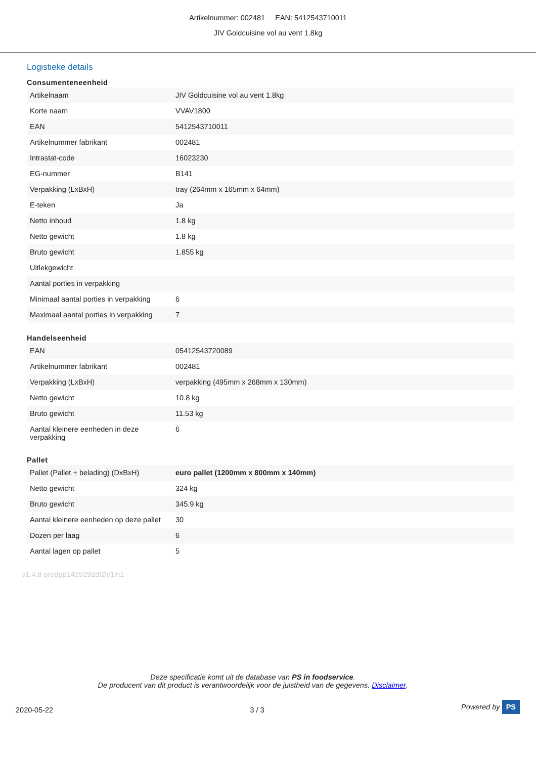Artikelnummer: 002481 EAN: 5412543710011
JIV Goldcuisine vol au vent 1.8kg
Logistieke details
Consumenteneenheid
| Artikelnaam | JIV Goldcuisine vol au vent 1.8kg |
| Korte naam | VVAV1800 |
| EAN | 5412543710011 |
| Artikelnummer fabrikant | 002481 |
| Intrastat-code | 16023230 |
| EG-nummer | B141 |
| Verpakking (LxBxH) | tray (264mm x 165mm x 64mm) |
| E-teken | Ja |
| Netto inhoud | 1.8 kg |
| Netto gewicht | 1.8 kg |
| Bruto gewicht | 1.855 kg |
| Uitlekgewicht | |
| Aantal porties in verpakking | |
| Minimaal aantal porties in verpakking | 6 |
| Maximaal aantal porties in verpakking | 7 |
Handelseenheid
| EAN | 05412543720089 |
| Artikelnummer fabrikant | 002481 |
| Verpakking (LxBxH) | verpakking (495mm x 268mm x 130mm) |
| Netto gewicht | 10.8 kg |
| Bruto gewicht | 11.53 kg |
| Aantal kleinere eenheden in deze verpakking | 6 |
Pallet
| Pallet (Pallet + belading) (DxBxH) | euro pallet (1200mm x 800mm x 140mm) |
| Netto gewicht | 324 kg |
| Bruto gewicht | 345.9 kg |
| Aantal kleinere eenheden op deze pallet | 30 |
| Dozen per laag | 6 |
| Aantal lagen op pallet | 5 |
v1.4.8 prodpp1419292dl2ly1ln1
Deze specificatie komt uit de database van PS in foodservice.
De producent van dit product is verantwoordelijk voor de juistheid van de gegevens. Disclaimer.
2020-05-22 3 / 3 Powered by PS